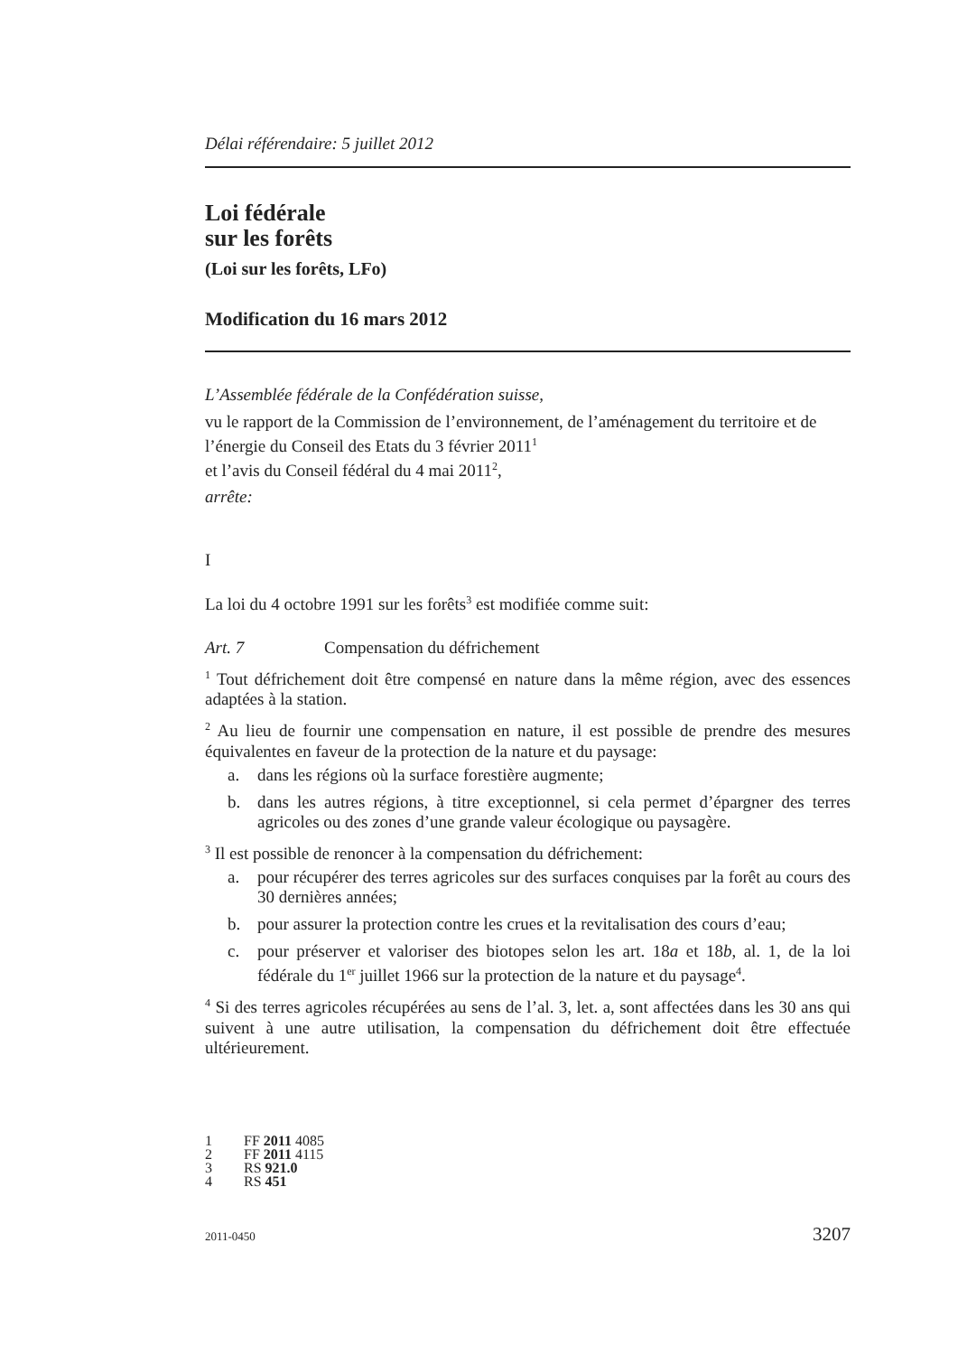Délai référendaire: 5 juillet 2012
Loi fédérale
sur les forêts
(Loi sur les forêts, LFo)
Modification du 16 mars 2012
L’Assemblée fédérale de la Confédération suisse,
vu le rapport de la Commission de l’environnement, de l’aménagement du territoire et de l’énergie du Conseil des Etats du 3 février 2011<sup>1</sup>
et l’avis du Conseil fédéral du 4 mai 2011<sup>2</sup>,
arrête:
I
La loi du 4 octobre 1991 sur les forêts<sup>3</sup> est modifiée comme suit:
Art. 7 Compensation du défrichement
<sup>1</sup> Tout défrichement doit être compensé en nature dans la même région, avec des essences adaptées à la station.
<sup>2</sup> Au lieu de fournir une compensation en nature, il est possible de prendre des mesures équivalentes en faveur de la protection de la nature et du paysage:
a. dans les régions où la surface forestière augmente;
b. dans les autres régions, à titre exceptionnel, si cela permet d’épargner des terres agricoles ou des zones d’une grande valeur écologique ou paysagère.
<sup>3</sup> Il est possible de renoncer à la compensation du défrichement:
a. pour récupérer des terres agricoles sur des surfaces conquises par la forêt au cours des 30 dernières années;
b. pour assurer la protection contre les crues et la revitalisation des cours d’eau;
c. pour préserver et valoriser des biotopes selon les art. 18a et 18b, al. 1, de la loi fédérale du 1<sup>er</sup> juillet 1966 sur la protection de la nature et du paysage<sup>4</sup>.
<sup>4</sup> Si des terres agricoles récupérées au sens de l’al. 3, let. a, sont affectées dans les 30 ans qui suivent à une autre utilisation, la compensation du défrichement doit être effectuée ultérieurement.
1 FF 2011 4085
2 FF 2011 4115
3 RS 921.0
4 RS 451
2011-0450 3207